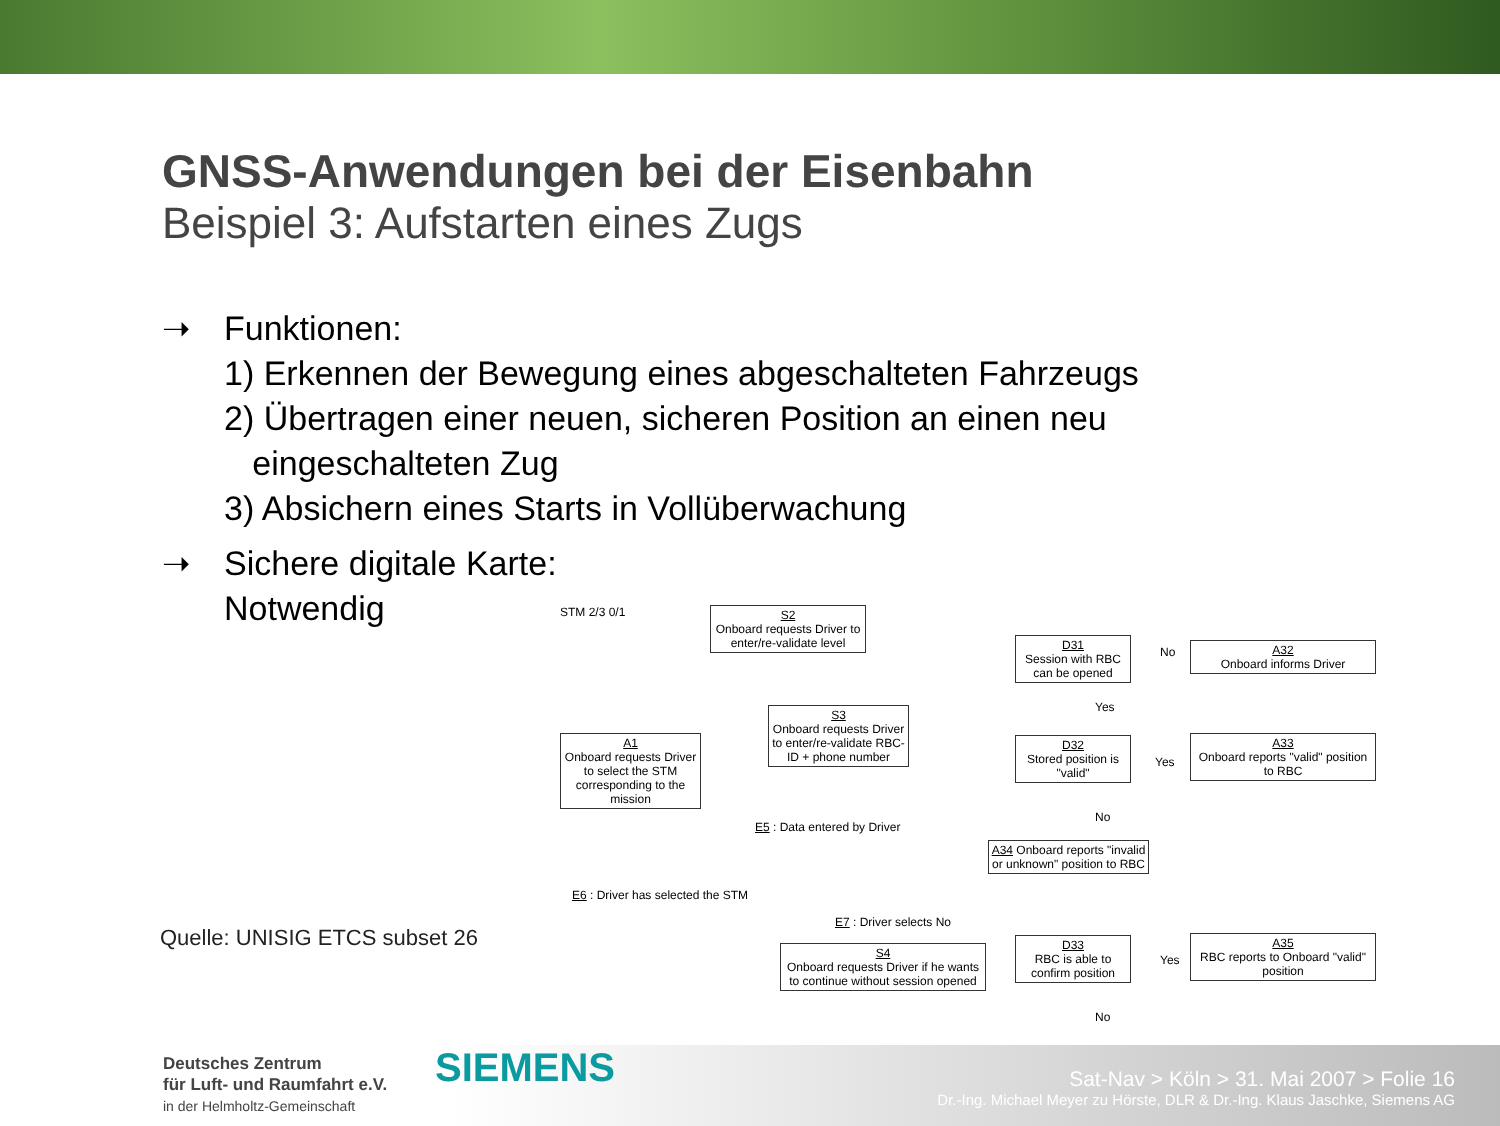GNSS-Anwendungen bei der Eisenbahn
Beispiel 3: Aufstarten eines Zugs
➝ Funktionen:
1) Erkennen der Bewegung eines abgeschalteten Fahrzeugs
2) Übertragen einer neuen, sicheren Position an einen neu
eingeschalteten Zug
3) Absichern eines Starts in Vollüberwachung
➝ Sichere digitale Karte:
Notwendig
Quelle: UNISIG ETCS subset 26
S2
Onboard requests Driver to enter/re-validate level
STM 2/3 0/1
A1
Onboard requests Driver to select the STM corresponding to the mission
S3
Onboard requests Driver to enter/re-validate RBC-ID + phone number
E5 : Data entered by Driver
E6 : Driver has selected the STM
E7 : Driver selects No
S4
Onboard requests Driver if he wants to continue without session opened
D31
Session with RBC can be opened
A32
Onboard informs Driver
D32
Stored position is "valid"
A33
Onboard reports "valid" position to RBC
A34 Onboard reports "invalid or unknown" position to RBC
D33
RBC is able to confirm position
A35
RBC reports to Onboard "valid" position
No
Yes
Yes
No
Yes
No
Deutsches Zentrum
für Luft- und Raumfahrt e.V.
in der Helmholtz-Gemeinschaft
SIEMENS
Sat-Nav > Köln > 31. Mai 2007 > Folie 16
Dr.-Ing. Michael Meyer zu Hörste, DLR & Dr.-Ing. Klaus Jaschke, Siemens AG